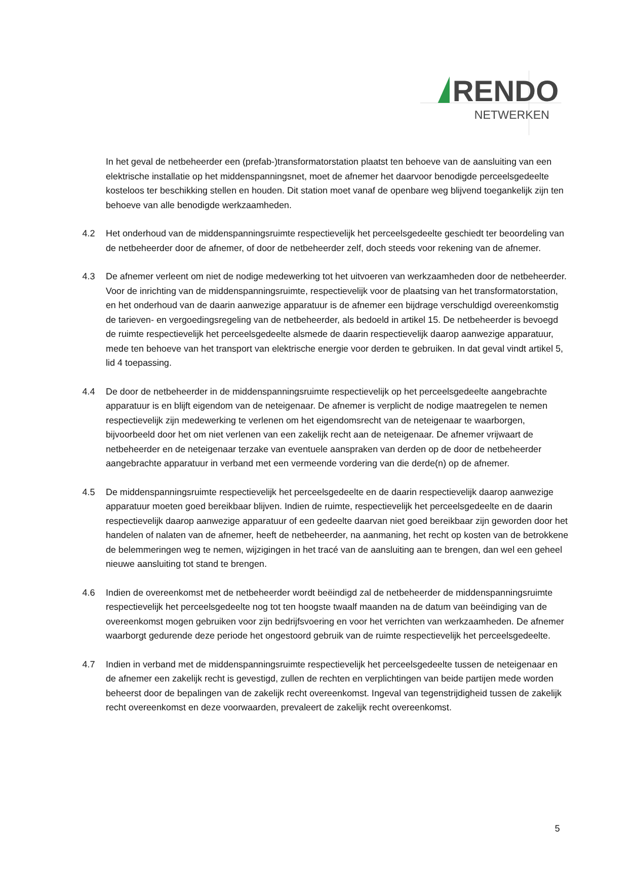RENDO
NETWERKEN
In het geval de netbeheerder een (prefab-)transformatorstation plaatst ten behoeve van de aansluiting van een elektrische installatie op het middenspanningsnet, moet de afnemer het daarvoor benodigde perceelsgedeelte kosteloos ter beschikking stellen en houden. Dit station moet vanaf de openbare weg blijvend toegankelijk zijn ten behoeve van alle benodigde werkzaamheden.
4.2 Het onderhoud van de middenspanningsruimte respectievelijk het perceelsgedeelte geschiedt ter beoordeling van de netbeheerder door de afnemer, of door de netbeheerder zelf, doch steeds voor rekening van de afnemer.
4.3 De afnemer verleent om niet de nodige medewerking tot het uitvoeren van werkzaamheden door de netbeheerder. Voor de inrichting van de middenspanningsruimte, respectievelijk voor de plaatsing van het transformatorstation, en het onderhoud van de daarin aanwezige apparatuur is de afnemer een bijdrage verschuldigd overeenkomstig de tarieven- en vergoedingsregeling van de netbeheerder, als bedoeld in artikel 15. De netbeheerder is bevoegd de ruimte respectievelijk het perceelsgedeelte alsmede de daarin respectievelijk daarop aanwezige apparatuur, mede ten behoeve van het transport van elektrische energie voor derden te gebruiken. In dat geval vindt artikel 5, lid 4 toepassing.
4.4 De door de netbeheerder in de middenspanningsruimte respectievelijk op het perceelsgedeelte aangebrachte apparatuur is en blijft eigendom van de neteigenaar. De afnemer is verplicht de nodige maatregelen te nemen respectievelijk zijn medewerking te verlenen om het eigendomsrecht van de neteigenaar te waarborgen, bijvoorbeeld door het om niet verlenen van een zakelijk recht aan de neteigenaar. De afnemer vrijwaart de netbeheerder en de neteigenaar terzake van eventuele aanspraken van derden op de door de netbeheerder aangebrachte apparatuur in verband met een vermeende vordering van die derde(n) op de afnemer.
4.5 De middenspanningsruimte respectievelijk het perceelsgedeelte en de daarin respectievelijk daarop aanwezige apparatuur moeten goed bereikbaar blijven. Indien de ruimte, respectievelijk het perceelsgedeelte en de daarin respectievelijk daarop aanwezige apparatuur of een gedeelte daarvan niet goed bereikbaar zijn geworden door het handelen of nalaten van de afnemer, heeft de netbeheerder, na aanmaning, het recht op kosten van de betrokkene de belemmeringen weg te nemen, wijzigingen in het tracé van de aansluiting aan te brengen, dan wel een geheel nieuwe aansluiting tot stand te brengen.
4.6 Indien de overeenkomst met de netbeheerder wordt beëindigd zal de netbeheerder de middenspanningsruimte respectievelijk het perceelsgedeelte nog tot ten hoogste twaalf maanden na de datum van beëindiging van de overeenkomst mogen gebruiken voor zijn bedrijfsvoering en voor het verrichten van werkzaamheden. De afnemer waarborgt gedurende deze periode het ongestoord gebruik van de ruimte respectievelijk het perceelsgedeelte.
4.7 Indien in verband met de middenspanningsruimte respectievelijk het perceelsgedeelte tussen de neteigenaar en de afnemer een zakelijk recht is gevestigd, zullen de rechten en verplichtingen van beide partijen mede worden beheerst door de bepalingen van de zakelijk recht overeenkomst. Ingeval van tegenstrijdigheid tussen de zakelijk recht overeenkomst en deze voorwaarden, prevaleert de zakelijk recht overeenkomst.
5